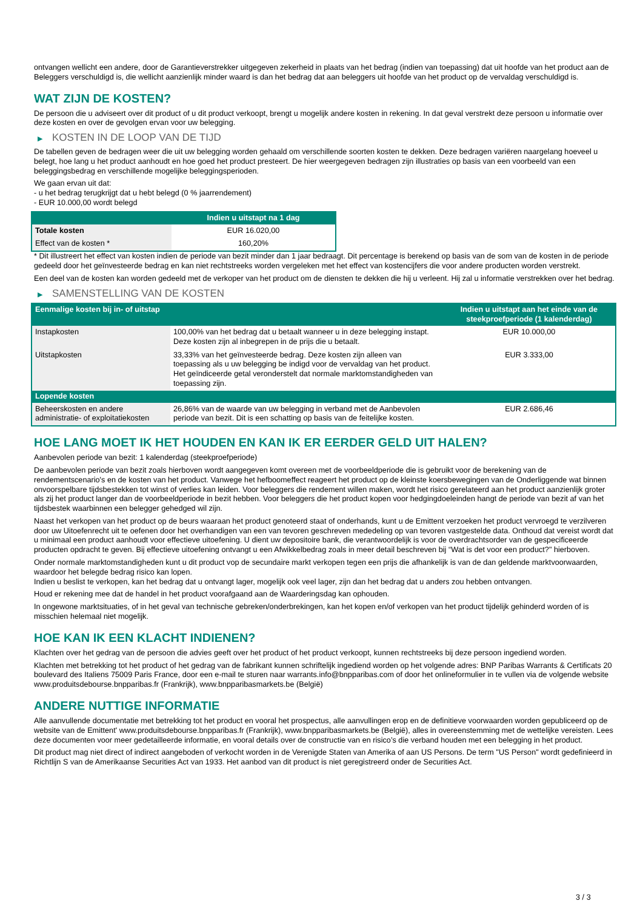ontvangen wellicht een andere, door de Garantieverstrekker uitgegeven zekerheid in plaats van het bedrag (indien van toepassing) dat uit hoofde van het product aan de Beleggers verschuldigd is, die wellicht aanzienlijk minder waard is dan het bedrag dat aan beleggers uit hoofde van het product op de vervaldag verschuldigd is.
WAT ZIJN DE KOSTEN?
De persoon die u adviseert over dit product of u dit product verkoopt, brengt u mogelijk andere kosten in rekening. In dat geval verstrekt deze persoon u informatie over deze kosten en over de gevolgen ervan voor uw belegging.
▶ KOSTEN IN DE LOOP VAN DE TIJD
De tabellen geven de bedragen weer die uit uw belegging worden gehaald om verschillende soorten kosten te dekken. Deze bedragen variëren naargelang hoeveel u belegt, hoe lang u het product aanhoudt en hoe goed het product presteert. De hier weergegeven bedragen zijn illustraties op basis van een voorbeeld van een beleggingsbedrag en verschillende mogelijke beleggingsperioden.
We gaan ervan uit dat:
- u het bedrag terugkrijgt dat u hebt belegd (0 % jaarrendement)
- EUR 10.000,00 wordt belegd
| | Indien u uitstapt na 1 dag |
| --- | --- |
| Totale kosten | EUR 16.020,00 |
| Effect van de kosten * | 160,20% |
* Dit illustreert het effect van kosten indien de periode van bezit minder dan 1 jaar bedraagt. Dit percentage is berekend op basis van de som van de kosten in de periode gedeeld door het geïnvesteerde bedrag en kan niet rechtstreeks worden vergeleken met het effect van kostencijfers die voor andere producten worden verstrekt.
Een deel van de kosten kan worden gedeeld met de verkoper van het product om de diensten te dekken die hij u verleent. Hij zal u informatie verstrekken over het bedrag.
▶ SAMENSTELLING VAN DE KOSTEN
| Eenmalige kosten bij in- of uitstap | | Indien u uitstapt aan het einde van de steekproefperiode (1 kalenderdag) |
| --- | --- | --- |
| Instapkosten | 100,00% van het bedrag dat u betaalt wanneer u in deze belegging instapt. Deze kosten zijn al inbegrepen in de prijs die u betaalt. | EUR 10.000,00 |
| Uitstapkosten | 33,33% van het geïnvesteerde bedrag. Deze kosten zijn alleen van toepassing als u uw belegging be indigd voor de vervaldag van het product. Het geïndiceerde getal veronderstelt dat normale marktomstandigheden van toepassing zijn. | EUR 3.333,00 |
| Lopende kosten | | |
| Beheerskosten en andere administratie- of exploitatiekosten | 26,86% van de waarde van uw belegging in verband met de Aanbevolen periode van bezit. Dit is een schatting op basis van de feitelijke kosten. | EUR 2.686,46 |
HOE LANG MOET IK HET HOUDEN EN KAN IK ER EERDER GELD UIT HALEN?
Aanbevolen periode van bezit: 1 kalenderdag (steekproefperiode)
De aanbevolen periode van bezit zoals hierboven wordt aangegeven komt overeen met de voorbeeldperiode die is gebruikt voor de berekening van de rendementscenario's en de kosten van het product. Vanwege het hefboomeffect reageert het product op de kleinste koersbewegingen van de Onderliggende wat binnen onvoorspelbare tijdsbestekken tot winst of verlies kan leiden. Voor beleggers die rendement willen maken, wordt het risico gerelateerd aan het product aanzienlijk groter als zij het product langer dan de voorbeeldperiode in bezit hebben. Voor beleggers die het product kopen voor hedgingdoeleinden hangt de periode van bezit af van het tijdsbestek waarbinnen een belegger gehedged wil zijn.
Naast het verkopen van het product op de beurs waaraan het product genoteerd staat of onderhands, kunt u de Emittent verzoeken het product vervroegd te verzilveren door uw Uitoefenrecht uit te oefenen door het overhandigen van een van tevoren geschreven mededeling op van tevoren vastgestelde data. Onthoud dat vereist wordt dat u minimaal een product aanhoudt voor effectieve uitoefening. U dient uw depositoire bank, die verantwoordelijk is voor de overdrachtsorder van de gespecificeerde producten opdracht te geven. Bij effectieve uitoefening ontvangt u een Afwikkelbedrag zoals in meer detail beschreven bij “Wat is det voor een product?" hierboven.
Onder normale marktomstandigheden kunt u dit product vop de secundaire markt verkopen tegen een prijs die afhankelijk is van de dan geldende marktvoorwaarden, waardoor het belegde bedrag risico kan lopen.
Indien u beslist te verkopen, kan het bedrag dat u ontvangt lager, mogelijk ook veel lager, zijn dan het bedrag dat u anders zou hebben ontvangen.
Houd er rekening mee dat de handel in het product voorafgaand aan de Waarderingsdag kan ophouden.
In ongewone marktsituaties, of in het geval van technische gebreken/onderbrekingen, kan het kopen en/of verkopen van het product tijdelijk gehinderd worden of is misschien helemaal niet mogelijk.
HOE KAN IK EEN KLACHT INDIENEN?
Klachten over het gedrag van de persoon die advies geeft over het product of het product verkoopt, kunnen rechtstreeks bij deze persoon ingediend worden.
Klachten met betrekking tot het product of het gedrag van de fabrikant kunnen schriftelijk ingediend worden op het volgende adres: BNP Paribas Warrants & Certificats 20 boulevard des Italiens 75009 Paris France, door een e-mail te sturen naar warrants.info@bnpparibas.com of door het onlineformulier in te vullen via de volgende website www.produitsdebourse.bnpparibas.fr (Frankrijk), www.bnpparibasmarkets.be (België)
ANDERE NUTTIGE INFORMATIE
Alle aanvullende documentatie met betrekking tot het product en vooral het prospectus, alle aanvullingen erop en de definitieve voorwaarden worden gepubliceerd op de website van de Emittent' www.produitsdebourse.bnpparibas.fr (Frankrijk), www.bnpparibasmarkets.be (België), alles in overeenstemming met de wettelijke vereisten. Lees deze documenten voor meer gedetailleerde informatie, en vooral details over de constructie van en risico’s die verband houden met een belegging in het product.
Dit product mag niet direct of indirect aangeboden of verkocht worden in de Verenigde Staten van Amerika of aan US Persons. De term "US Person" wordt gedefinieerd in Richtlijn S van de Amerikaanse Securities Act van 1933. Het aanbod van dit product is niet geregistreerd onder de Securities Act.
3 / 3